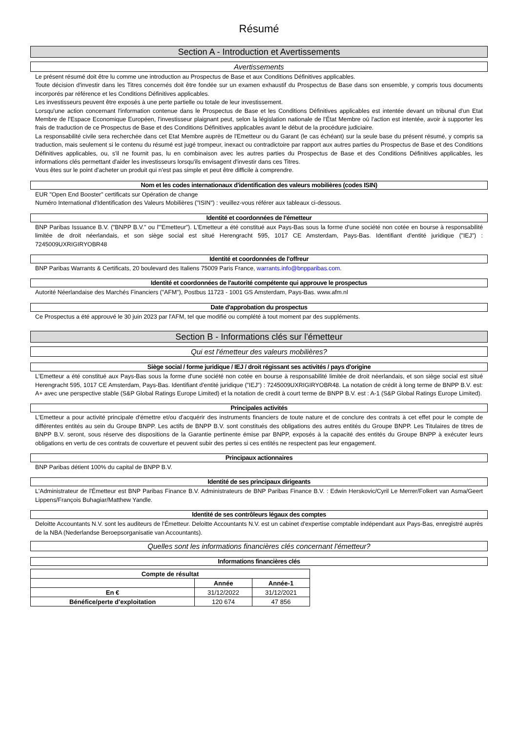Résumé
Section A - Introduction et Avertissements
Avertissements
Le présent résumé doit être lu comme une introduction au Prospectus de Base et aux Conditions Définitives applicables.
Toute décision d'investir dans les Titres concernés doit être fondée sur un examen exhaustif du Prospectus de Base dans son ensemble, y compris tous documents incorporés par référence et les Conditions Définitives applicables.
Les investisseurs peuvent être exposés à une perte partielle ou totale de leur investissement.
Lorsqu'une action concernant l'information contenue dans le Prospectus de Base et les Conditions Définitives applicables est intentée devant un tribunal d'un Etat Membre de l'Espace Economique Européen, l'investisseur plaignant peut, selon la législation nationale de l'État Membre où l'action est intentée, avoir à supporter les frais de traduction de ce Prospectus de Base et des Conditions Définitives applicables avant le début de la procédure judiciaire.
La responsabilité civile sera recherchée dans cet Etat Membre auprès de l'Emetteur ou du Garant (le cas échéant) sur la seule base du présent résumé, y compris sa traduction, mais seulement si le contenu du résumé est jugé trompeur, inexact ou contradictoire par rapport aux autres parties du Prospectus de Base et des Conditions Définitives applicables, ou, s'il ne fournit pas, lu en combinaison avec les autres parties du Prospectus de Base et des Conditions Définitives applicables, les informations clés permettant d'aider les investisseurs lorsqu'ils envisagent d'investir dans ces Titres.
Vous êtes sur le point d'acheter un produit qui n'est pas simple et peut être difficile à comprendre.
Nom et les codes internationaux d'identification des valeurs mobilières (codes ISIN)
EUR "Open End Booster" certificats sur Opération de change
Numéro International d'Identification des Valeurs Mobilières ("ISIN") : veuillez-vous référer aux tableaux ci-dessous.
Identité et coordonnées de l'émetteur
BNP Paribas Issuance B.V. ("BNPP B.V." ou l'"Emetteur"). L'Emetteur a été constitué aux Pays-Bas sous la forme d'une société non cotée en bourse à responsabilité limitée de droit néerlandais, et son siège social est situé Herengracht 595, 1017 CE Amsterdam, Pays-Bas. Identifiant d'entité juridique ("IEJ") : 7245009UXRIGIRYOBR48
Identité et coordonnées de l'offreur
BNP Paribas Warrants & Certificats, 20 boulevard des Italiens 75009 Paris France, warrants.info@bnpparibas.com.
Identité et coordonnées de l'autorité compétente qui approuve le prospectus
Autorité Néerlandaise des Marchés Financiers ("AFM"), Postbus 11723 - 1001 GS Amsterdam, Pays-Bas. www.afm.nl
Date d'approbation du prospectus
Ce Prospectus a été approuvé le 30 juin 2023 par l'AFM, tel que modifié ou complété à tout moment par des suppléments.
Section B - Informations clés sur l'émetteur
Qui est l'émetteur des valeurs mobilières?
Siège social / forme juridique / IEJ / droit régissant ses activités / pays d'origine
L'Emetteur a été constitué aux Pays-Bas sous la forme d'une société non cotée en bourse à responsabilité limitée de droit néerlandais, et son siège social est situé Herengracht 595, 1017 CE Amsterdam, Pays-Bas. Identifiant d'entité juridique ("IEJ") : 7245009UXRIGIRYOBR48. La notation de crédit à long terme de BNPP B.V. est: A+ avec une perspective stable (S&P Global Ratings Europe Limited) et la notation de credit à court terme de BNPP B.V. est : A-1 (S&P Global Ratings Europe Limited).
Principales activités
L'Emetteur a pour activité principale d'émettre et/ou d'acquérir des instruments financiers de toute nature et de conclure des contrats à cet effet pour le compte de différentes entités au sein du Groupe BNPP. Les actifs de BNPP B.V. sont constitués des obligations des autres entités du Groupe BNPP. Les Titulaires de titres de BNPP B.V. seront, sous réserve des dispositions de la Garantie pertinente émise par BNPP, exposés à la capacité des entités du Groupe BNPP à exécuter leurs obligations en vertu de ces contrats de couverture et peuvent subir des pertes si ces entités ne respectent pas leur engagement.
Principaux actionnaires
BNP Paribas détient 100% du capital de BNPP B.V.
Identité de ses principaux dirigeants
L'Administrateur de l'Émetteur est BNP Paribas Finance B.V. Administrateurs de BNP Paribas Finance B.V. : Edwin Herskovic/Cyril Le Merrer/Folkert van Asma/Geert Lippens/François Buhagiar/Matthew Yandle.
Identité de ses contrôleurs légaux des comptes
Deloitte Accountants N.V. sont les auditeurs de l'Émetteur. Deloitte Accountants N.V. est un cabinet d'expertise comptable indépendant aux Pays-Bas, enregistré auprès de la NBA (Nederlandse Beroepsorganisatie van Accountants).
Quelles sont les informations financières clés concernant l'émetteur?
Informations financières clés
| Compte de résultat | | |
| | Année | Année-1 |
| En € | 31/12/2022 | 31/12/2021 |
| Bénéfice/perte d'exploitation | 120 674 | 47 856 |